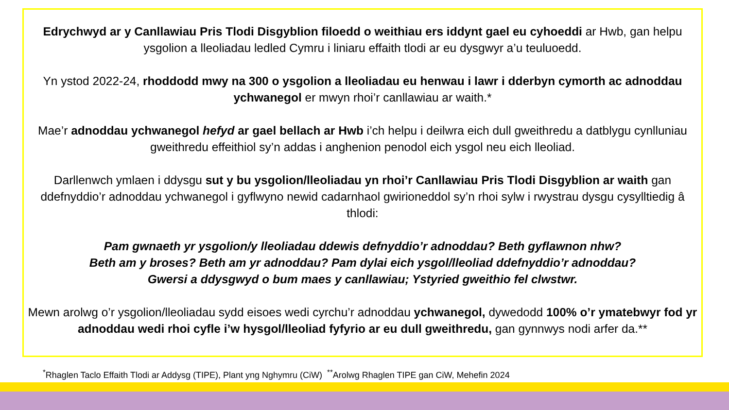Edrychwyd ar y Canllawiau Pris Tlodi Disgyblion filoedd o weithiau ers iddynt gael eu cyhoeddi ar Hwb, gan helpu ysgolion a lleoliadau ledled Cymru i liniaru effaith tlodi ar eu dysgwyr a’u teuluoedd.
Yn ystod 2022-24, rhoddodd mwy na 300 o ysgolion a lleoliadau eu henwau i lawr i dderbyn cymorth ac adnoddau ychwanegol er mwyn rhoi’r canllawiau ar waith.*
Mae’r adnoddau ychwanegol hefyd ar gael bellach ar Hwb i’ch helpu i deilwra eich dull gweithredu a datblygu cynlluniau gweithredu effeithiol sy’n addas i anghenion penodol eich ysgol neu eich lleoliad.
Darllenwch ymlaen i ddysgu sut y bu ysgolion/lleoliadau yn rhoi’r Canllawiau Pris Tlodi Disgyblion ar waith gan ddefnyddio’r adnoddau ychwanegol i gyflwyno newid cadarnhaol gwirioneddol sy’n rhoi sylw i rwystrau dysgu cysylltiedig â thlodi:
Pam gwnaeth yr ysgolion/y lleoliadau ddewis defnyddio’r adnoddau? Beth gyflawnon nhw?
Beth am y broses? Beth am yr adnoddau? Pam dylai eich ysgol/lleoliad ddefnyddio’r adnoddau?
Gwersi a ddysgwyd o bum maes y canllawiau; Ystyried gweithio fel clwstwr.
Mewn arolwg o’r ysgolion/lleoliadau sydd eisoes wedi cyrchu’r adnoddau ychwanegol, dywedodd 100% o’r ymatebwyr fod yr adnoddau wedi rhoi cyfle i’w hysgol/lleoliad fyfyrio ar eu dull gweithredu, gan gynnwys nodi arfer da.**
<sup>*</sup> Rhaglen Taclo Effaith Tlodi ar Addysg (TIPE), Plant yng Nghymru (CiW) <sup>**</sup>Arolwg Rhaglen TIPE gan CiW, Mehefin 2024